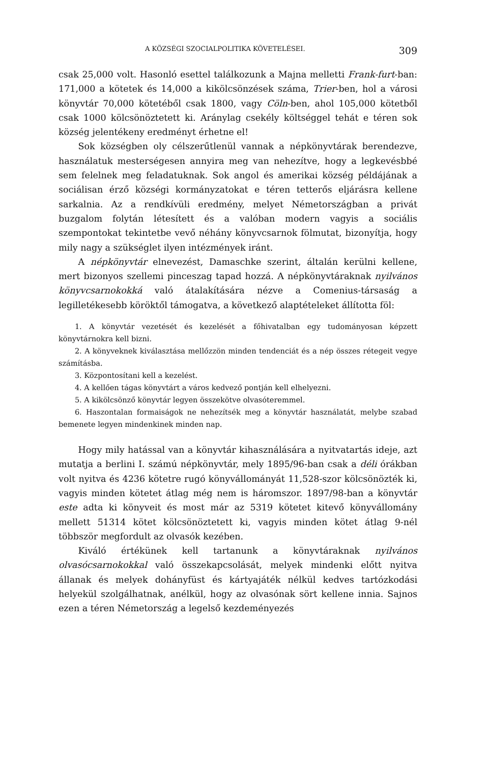A KÖZSÉGI SZOCIALPOLITIKA KÖVETELÉSEI. 309
csak 25,000 volt. Hasonló esettel találkozunk a Majna melletti Frank-furt-ban: 171,000 a kötetek és 14,000 a kikölcsönzések száma, Trier-ben, hol a városi könyvtár 70,000 kötetéből csak 1800, vagy Cöln-ben, ahol 105,000 kötetből csak 1000 kölcsönöztetett ki. Aránylag csekély költséggel tehát e téren sok község jelentékeny eredményt érhetne el!
Sok községben oly célszerűtlenül vannak a népkönyvtárak berendezve, használatuk mesterségesen annyira meg van nehezítve, hogy a legkevésbbé sem felelnek meg feladatuknak. Sok angol és amerikai község példájának a sociálisan érző községi kormányzatokat e téren tetterős eljárásra kellene sarkalnia. Az a rendkívüli eredmény, melyet Németországban a privát buzgalom folytán létesített és a valóban modern vagyis a sociális szempontokat tekintetbe vevő néhány könyvcsarnok fölmutat, bizonyítja, hogy mily nagy a szükséglet ilyen intézmények iránt.
A népkönyvtár elnevezést, Damaschke szerint, általán kerülni kellene, mert bizonyos szellemi pinceszag tapad hozzá. A népkönyvtáraknak nyilvános könyvcsarnokokká való átalakítására nézve a Comenius-társaság a legilletékesebb köröktől támogatva, a következő alaptételeket állította föl:
1. A könyvtár vezetését és kezelését a főhivatalban egy tudományosan képzett könyvtárnokra kell bizni.
2. A könyveknek kiválasztása mellőzzön minden tendenciát és a nép összes rétegeit vegye számításba.
3. Központosítani kell a kezelést.
4. A kellően tágas könyvtárt a város kedvező pontján kell elhelyezni.
5. A kikölcsönző könyvtár legyen összekötve olvasóteremmel.
6. Haszontalan formaiságok ne nehezítsék meg a könyvtár használatát, melybe szabad bemenete legyen mindenkinek minden nap.
Hogy mily hatással van a könyvtár kihasználására a nyitvatartás ideje, azt mutatja a berlini I. számú népkönyvtár, mely 1895/96-ban csak a déli órákban volt nyitva és 4236 kötetre rugó könyvállományát 11,528-szor kölcsönözték ki, vagyis minden kötetet átlag még nem is háromszor. 1897/98-ban a könyvtár este adta ki könyveit és most már az 5319 kötetet kitevő könyvállomány mellett 51314 kötet kölcsönöztetett ki, vagyis minden kötet átlag 9-nél többször megfordult az olvasók kezében.
Kiváló értékünek kell tartanunk a könyvtáraknak nyilvános olvasócsarnokokkal való összekapcsolását, melyek mindenki előtt nyitva állanak és melyek dohányfüst és kártyajáték nélkül kedves tartózkodási helyekül szolgálhatnak, anélkül, hogy az olvasónak sört kellene innia. Sajnos ezen a téren Németország a legelső kezdeményezés